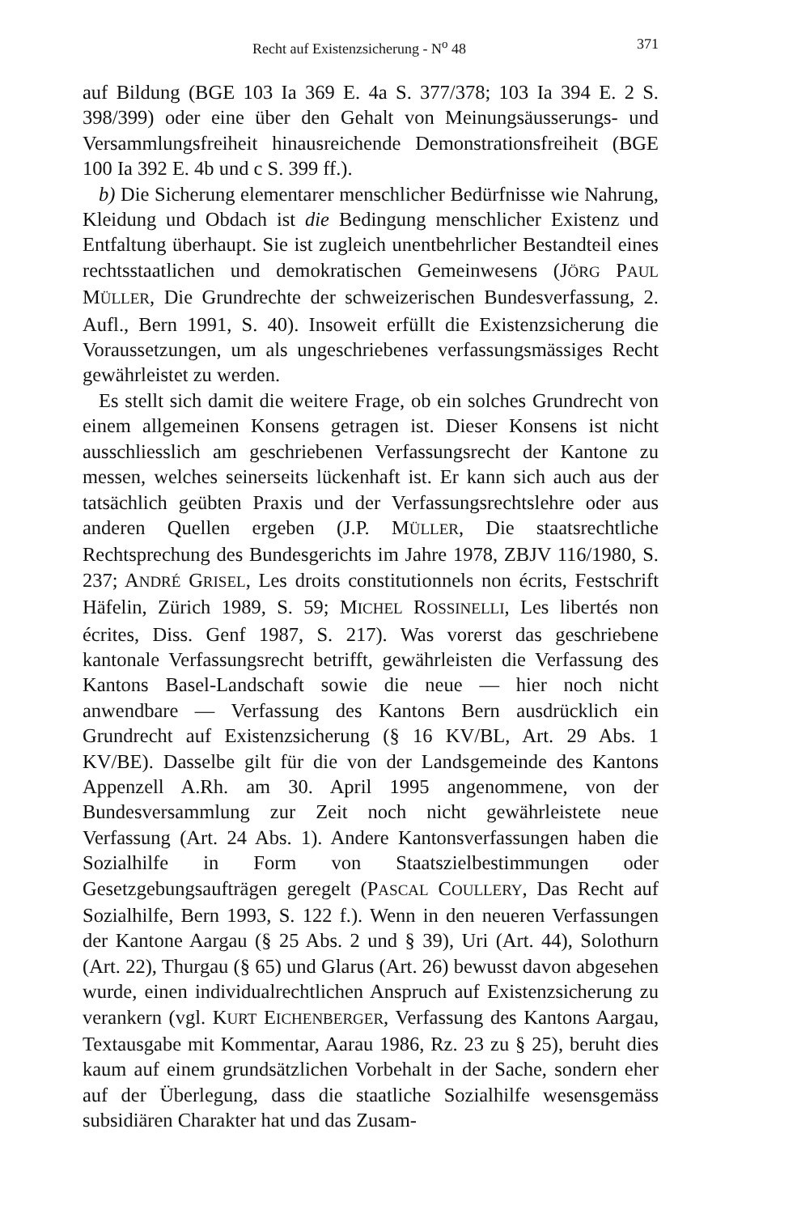Recht auf Existenzsicherung - N<sup>o</sup> 48 371
auf Bildung (BGE 103 Ia 369 E. 4a S. 377/378; 103 Ia 394 E. 2 S. 398/399) oder eine über den Gehalt von Meinungsäusserungs- und Versammlungsfreiheit hinausreichende Demonstrationsfreiheit (BGE 100 Ia 392 E. 4b und c S. 399 ff.).
b) Die Sicherung elementarer menschlicher Bedürfnisse wie Nahrung, Kleidung und Obdach ist die Bedingung menschlicher Existenz und Entfaltung überhaupt. Sie ist zugleich unentbehrlicher Bestandteil eines rechtsstaatlichen und demokratischen Gemeinwesens (JÖRG PAUL MÜLLER, Die Grundrechte der schweizerischen Bundesverfassung, 2. Aufl., Bern 1991, S. 40). Insoweit erfüllt die Existenzsicherung die Voraussetzungen, um als ungeschriebenes verfassungsmässiges Recht gewährleistet zu werden.
Es stellt sich damit die weitere Frage, ob ein solches Grundrecht von einem allgemeinen Konsens getragen ist. Dieser Konsens ist nicht ausschliesslich am geschriebenen Verfassungsrecht der Kantone zu messen, welches seinerseits lückenhaft ist. Er kann sich auch aus der tatsächlich geübten Praxis und der Verfassungsrechtslehre oder aus anderen Quellen ergeben (J.P. MÜLLER, Die staatsrechtliche Rechtsprechung des Bundesgerichts im Jahre 1978, ZBJV 116/1980, S. 237; ANDRÉ GRISEL, Les droits constitutionnels non écrits, Festschrift Häfelin, Zürich 1989, S. 59; MICHEL ROSSINELLI, Les libertés non écrites, Diss. Genf 1987, S. 217). Was vorerst das geschriebene kantonale Verfassungsrecht betrifft, gewährleisten die Verfassung des Kantons Basel-Landschaft sowie die neue — hier noch nicht anwendbare — Verfassung des Kantons Bern ausdrücklich ein Grundrecht auf Existenzsicherung (§ 16 KV/BL, Art. 29 Abs. 1 KV/BE). Dasselbe gilt für die von der Landsgemeinde des Kantons Appenzell A.Rh. am 30. April 1995 angenommene, von der Bundesversammlung zur Zeit noch nicht gewährleistete neue Verfassung (Art. 24 Abs. 1). Andere Kantonsverfassungen haben die Sozialhilfe in Form von Staatszielbestimmungen oder Gesetzgebungsaufträgen geregelt (PASCAL COULLERY, Das Recht auf Sozialhilfe, Bern 1993, S. 122 f.). Wenn in den neueren Verfassungen der Kantone Aargau (§ 25 Abs. 2 und § 39), Uri (Art. 44), Solothurn (Art. 22), Thurgau (§ 65) und Glarus (Art. 26) bewusst davon abgesehen wurde, einen individualrechtlichen Anspruch auf Existenzsicherung zu verankern (vgl. KURT EICHENBERGER, Verfassung des Kantons Aargau, Textausgabe mit Kommentar, Aarau 1986, Rz. 23 zu § 25), beruht dies kaum auf einem grundsätzlichen Vorbehalt in der Sache, sondern eher auf der Überlegung, dass die staatliche Sozialhilfe wesensgemäss subsidiären Charakter hat und das Zusam-